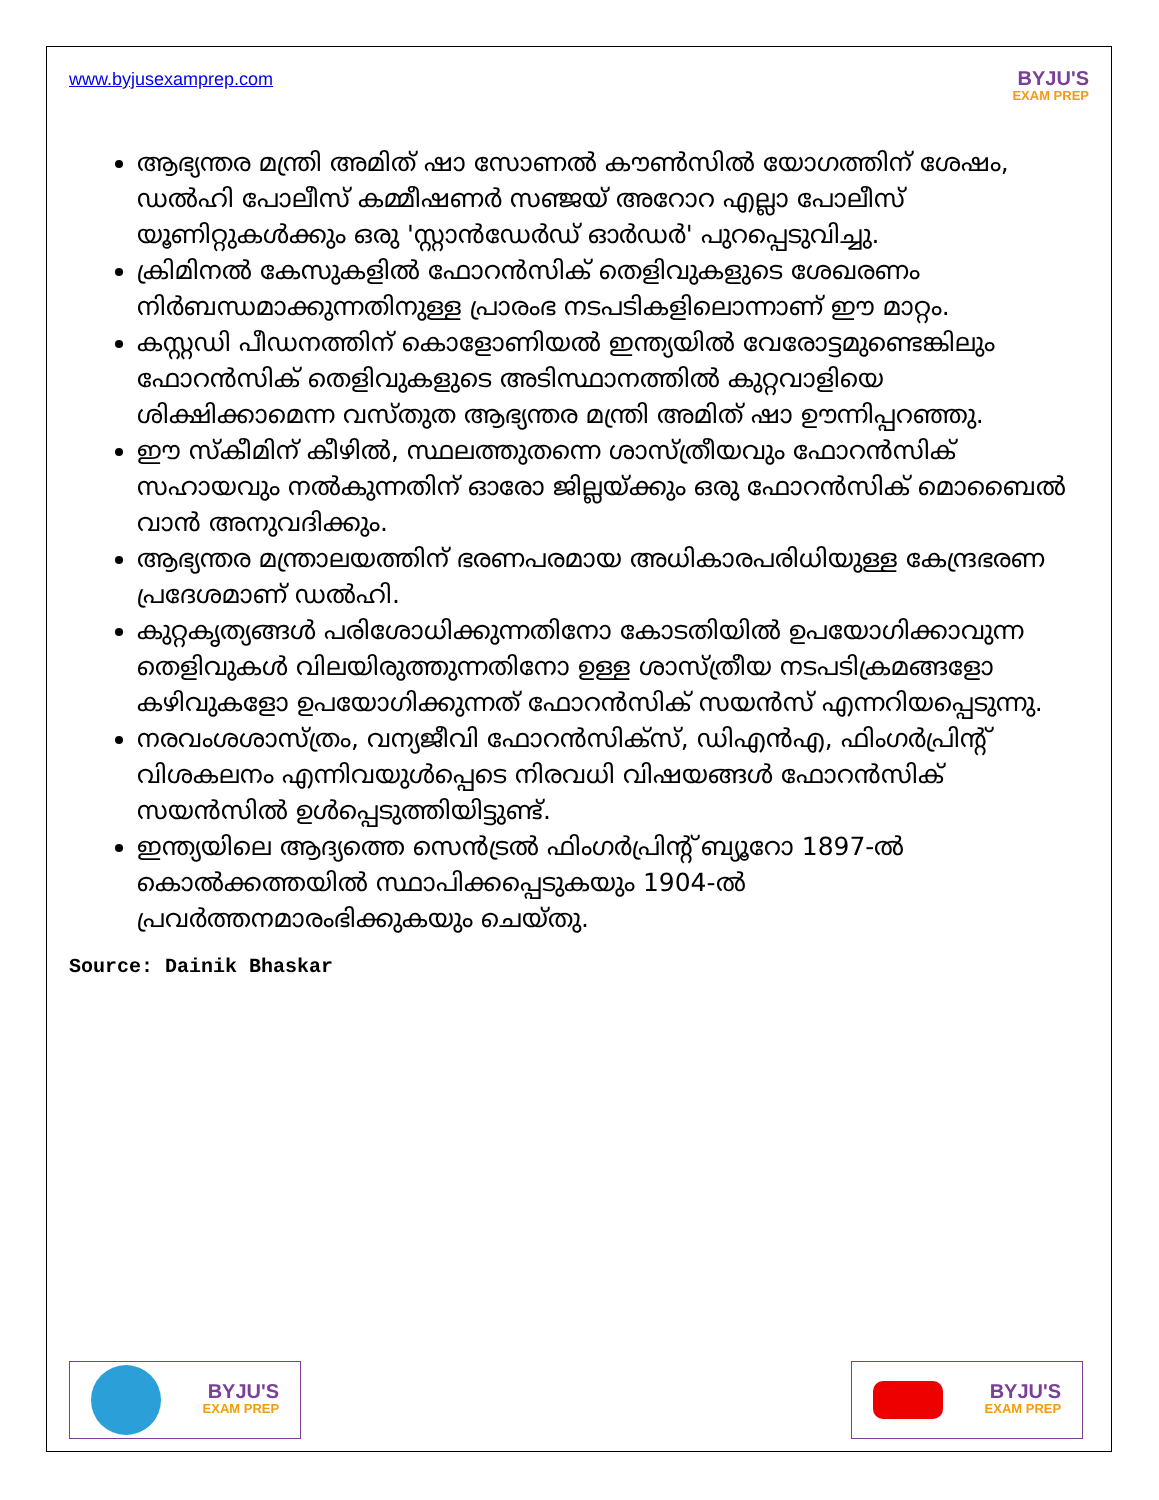www.byjusexamprep.com
BYJU'S
EXAM PREP
ആഭ്യന്തര മന്ത്രി അമിത് ഷാ സോണൽ കൗൺസിൽ യോഗത്തിന് ശേഷം, ഡൽഹി പോലീസ് കമ്മീഷണർ സഞ്ജയ് അറോറ എല്ലാ പോലീസ് യൂണിറ്റുകൾക്കും ഒരു 'സ്റ്റാൻഡേർഡ് ഓർഡർ' പുറപ്പെടുവിച്ചു.
ക്രിമിനൽ കേസുകളിൽ ഫോറൻസിക് തെളിവുകളുടെ ശേഖരണം നിർബന്ധമാക്കുന്നതിനുള്ള പ്രാരംഭ നടപടികളിലൊന്നാണ് ഈ മാറ്റം.
കസ്റ്റഡി പീഡനത്തിന് കൊളോണിയൽ ഇന്ത്യയിൽ വേരോട്ടമുണ്ടെങ്കിലും ഫോറൻസിക് തെളിവുകളുടെ അടിസ്ഥാനത്തിൽ കുറ്റവാളിയെ ശിക്ഷിക്കാമെന്ന വസ്തുത ആഭ്യന്തര മന്ത്രി അമിത് ഷാ ഊന്നിപ്പറഞ്ഞു.
ഈ സ്കീമിന് കീഴിൽ, സ്ഥലത്തുതന്നെ ശാസ്ത്രീയവും ഫോറൻസിക് സഹായവും നൽകുന്നതിന് ഓരോ ജില്ലയ്ക്കും ഒരു ഫോറൻസിക് മൊബൈൽ വാൻ അനുവദിക്കും.
ആഭ്യന്തര മന്ത്രാലയത്തിന് ഭരണപരമായ അധികാരപരിധിയുള്ള കേന്ദ്രഭരണ പ്രദേശമാണ് ഡൽഹി.
കുറ്റകൃത്യങ്ങൾ പരിശോധിക്കുന്നതിനോ കോടതിയിൽ ഉപയോഗിക്കാവുന്ന തെളിവുകൾ വിലയിരുത്തുന്നതിനോ ഉള്ള ശാസ്ത്രീയ നടപടിക്രമങ്ങളോ കഴിവുകളോ ഉപയോഗിക്കുന്നത് ഫോറൻസിക് സയൻസ് എന്നറിയപ്പെടുന്നു.
നരവംശശാസ്ത്രം, വന്യജീവി ഫോറൻസിക്സ്, ഡിഎൻഎ, ഫിംഗർപ്രിന്റ് വിശകലനം എന്നിവയുൾപ്പെടെ നിരവധി വിഷയങ്ങൾ ഫോറൻസിക് സയൻസിൽ ഉൾപ്പെടുത്തിയിട്ടുണ്ട്.
ഇന്ത്യയിലെ ആദ്യത്തെ സെൻട്രൽ ഫിംഗർപ്രിന്റ് ബ്യൂറോ 1897-ൽ കൊൽക്കത്തയിൽ സ്ഥാപിക്കപ്പെടുകയും 1904-ൽ പ്രവർത്തനമാരംഭിക്കുകയും ചെയ്തു.
Source: Dainik Bhaskar
BYJU'S
EXAM PREP
BYJU'S
EXAM PREP